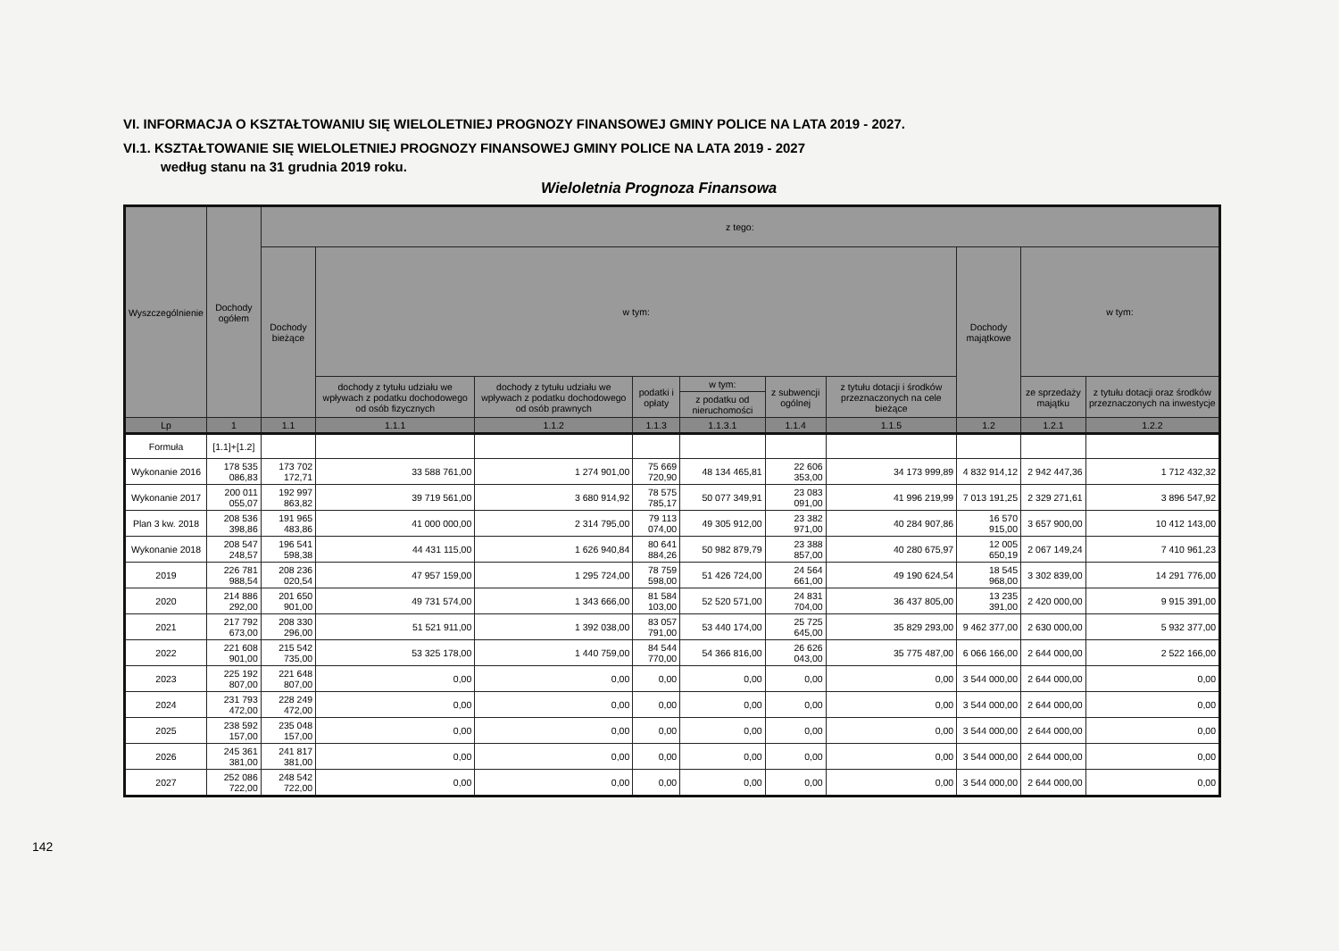VI. INFORMACJA O KSZTAŁTOWANIU SIĘ WIELOLETNIEJ PROGNOZY FINANSOWEJ GMINY POLICE NA LATA 2019 - 2027.
VI.1. KSZTAŁTOWANIE SIĘ WIELOLETNIEJ PROGNOZY FINANSOWEJ GMINY POLICE NA LATA 2019 - 2027
według stanu na 31 grudnia 2019 roku.
Wieloletnia Prognoza Finansowa
| Wyszczególnienie | Dochody ogółem | z tego: | | | | | | | | | |
| --- | --- | --- | --- | --- | --- | --- | --- | --- | --- | --- | --- |
| | | Dochody bieżące | w tym: | | | | | | Dochody majątkowe | w tym: | |
| | | | dochody z tytułu udziału we wpływach z podatku dochodowego od osób fizycznych | dochody z tytułu udziału we wpływach z podatku dochodowego od osób prawnych | podatki i opłaty | w tym: | z subwencji ogólnej | z tytułu dotacji i środków przeznaczonych na cele bieżące | | ze sprzedaży majątku | z tytułu dotacji oraz środków przeznaczonych na inwestycje |
| | | | | | | z podatku od nieruchomości | | | | | |
| Lp | 1 | 1.1 | 1.1.1 | 1.1.2 | 1.1.3 | 1.1.3.1 | 1.1.4 | 1.1.5 | 1.2 | 1.2.1 | 1.2.2 |
| Formuła | [1.1]+[1.2] | | | | | | | | | | |
| Wykonanie 2016 | 178 535 086,83 | 173 702 172,71 | 33 588 761,00 | 1 274 901,00 | 75 669 720,90 | 48 134 465,81 | 22 606 353,00 | 34 173 999,89 | 4 832 914,12 | 2 942 447,36 | 1 712 432,32 |
| Wykonanie 2017 | 200 011 055,07 | 192 997 863,82 | 39 719 561,00 | 3 680 914,92 | 78 575 785,17 | 50 077 349,91 | 23 083 091,00 | 41 996 219,99 | 7 013 191,25 | 2 329 271,61 | 3 896 547,92 |
| Plan 3 kw. 2018 | 208 536 398,86 | 191 965 483,86 | 41 000 000,00 | 2 314 795,00 | 79 113 074,00 | 49 305 912,00 | 23 382 971,00 | 40 284 907,86 | 16 570 915,00 | 3 657 900,00 | 10 412 143,00 |
| Wykonanie 2018 | 208 547 248,57 | 196 541 598,38 | 44 431 115,00 | 1 626 940,84 | 80 641 884,26 | 50 982 879,79 | 23 388 857,00 | 40 280 675,97 | 12 005 650,19 | 2 067 149,24 | 7 410 961,23 |
| 2019 | 226 781 988,54 | 208 236 020,54 | 47 957 159,00 | 1 295 724,00 | 78 759 598,00 | 51 426 724,00 | 24 564 661,00 | 49 190 624,54 | 18 545 968,00 | 3 302 839,00 | 14 291 776,00 |
| 2020 | 214 886 292,00 | 201 650 901,00 | 49 731 574,00 | 1 343 666,00 | 81 584 103,00 | 52 520 571,00 | 24 831 704,00 | 36 437 805,00 | 13 235 391,00 | 2 420 000,00 | 9 915 391,00 |
| 2021 | 217 792 673,00 | 208 330 296,00 | 51 521 911,00 | 1 392 038,00 | 83 057 791,00 | 53 440 174,00 | 25 725 645,00 | 35 829 293,00 | 9 462 377,00 | 2 630 000,00 | 5 932 377,00 |
| 2022 | 221 608 901,00 | 215 542 735,00 | 53 325 178,00 | 1 440 759,00 | 84 544 770,00 | 54 366 816,00 | 26 626 043,00 | 35 775 487,00 | 6 066 166,00 | 2 644 000,00 | 2 522 166,00 |
| 2023 | 225 192 807,00 | 221 648 807,00 | 0,00 | 0,00 | 0,00 | 0,00 | 0,00 | 0,00 | 3 544 000,00 | 2 644 000,00 | 0,00 |
| 2024 | 231 793 472,00 | 228 249 472,00 | 0,00 | 0,00 | 0,00 | 0,00 | 0,00 | 0,00 | 3 544 000,00 | 2 644 000,00 | 0,00 |
| 2025 | 238 592 157,00 | 235 048 157,00 | 0,00 | 0,00 | 0,00 | 0,00 | 0,00 | 0,00 | 3 544 000,00 | 2 644 000,00 | 0,00 |
| 2026 | 245 361 381,00 | 241 817 381,00 | 0,00 | 0,00 | 0,00 | 0,00 | 0,00 | 0,00 | 3 544 000,00 | 2 644 000,00 | 0,00 |
| 2027 | 252 086 722,00 | 248 542 722,00 | 0,00 | 0,00 | 0,00 | 0,00 | 0,00 | 0,00 | 3 544 000,00 | 2 644 000,00 | 0,00 |
142